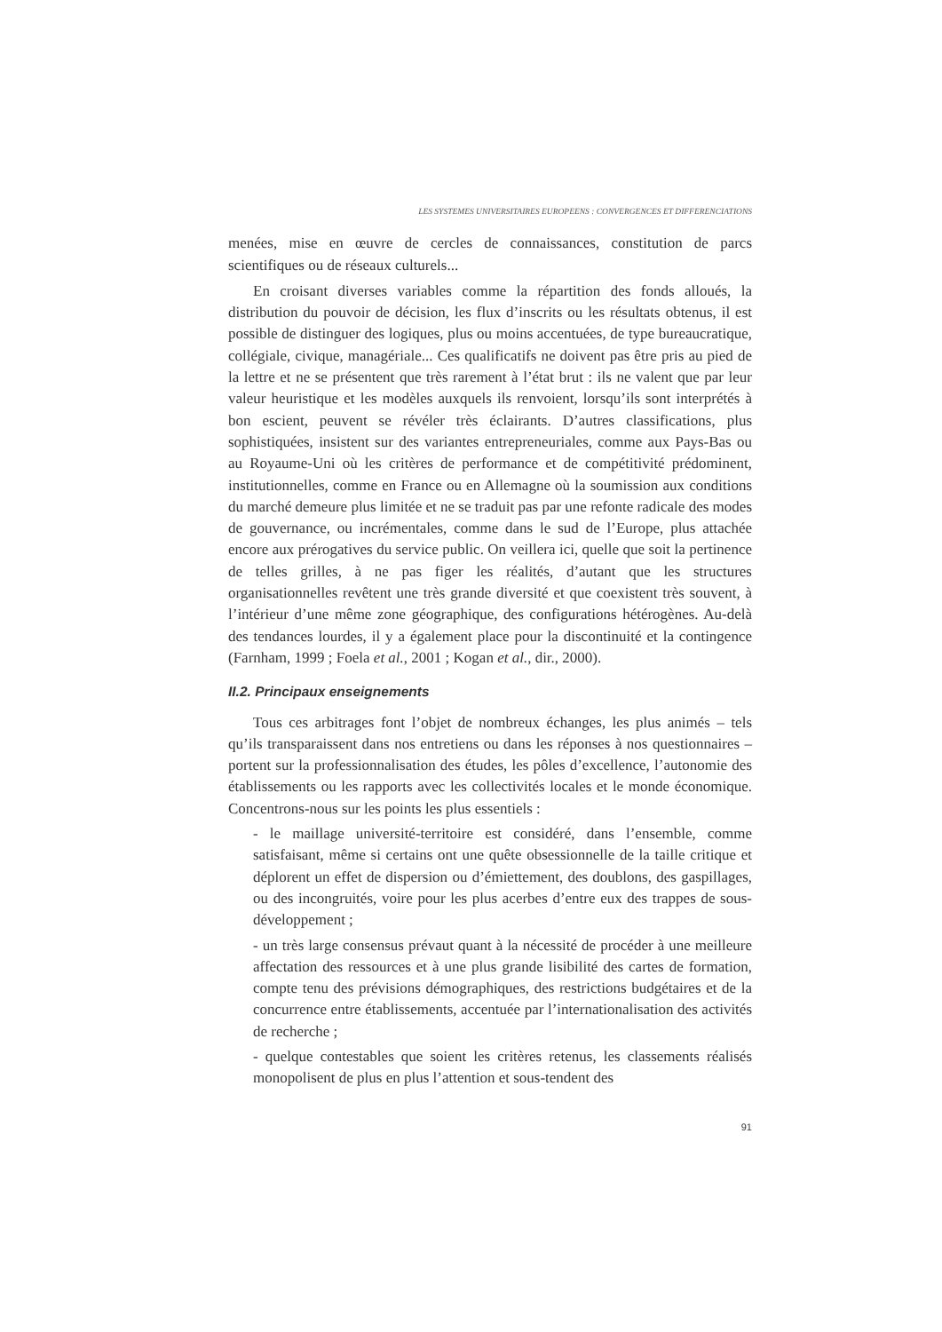LES SYSTEMES UNIVERSITAIRES EUROPEENS : CONVERGENCES ET DIFFERENCIATIONS
menées, mise en œuvre de cercles de connaissances, constitution de parcs scientifiques ou de réseaux culturels...
En croisant diverses variables comme la répartition des fonds alloués, la distribution du pouvoir de décision, les flux d’inscrits ou les résultats obtenus, il est possible de distinguer des logiques, plus ou moins accentuées, de type bureaucratique, collégiale, civique, managériale... Ces qualificatifs ne doivent pas être pris au pied de la lettre et ne se présentent que très rarement à l’état brut : ils ne valent que par leur valeur heuristique et les modèles auxquels ils renvoient, lorsqu’ils sont interprétés à bon escient, peuvent se révéler très éclairants. D’autres classifications, plus sophistiquées, insistent sur des variantes entrepreneuriales, comme aux Pays-Bas ou au Royaume-Uni où les critères de performance et de compétitivité prédominent, institutionnelles, comme en France ou en Allemagne où la soumission aux conditions du marché demeure plus limitée et ne se traduit pas par une refonte radicale des modes de gouvernance, ou incrémentales, comme dans le sud de l’Europe, plus attachée encore aux prérogatives du service public. On veillera ici, quelle que soit la pertinence de telles grilles, à ne pas figer les réalités, d’autant que les structures organisationnelles revêtent une très grande diversité et que coexistent très souvent, à l’intérieur d’une même zone géographique, des configurations hétérogènes. Au-delà des tendances lourdes, il y a également place pour la discontinuité et la contingence (Farnham, 1999 ; Foela et al., 2001 ; Kogan et al., dir., 2000).
II.2. Principaux enseignements
Tous ces arbitrages font l’objet de nombreux échanges, les plus animés – tels qu’ils transparaissent dans nos entretiens ou dans les réponses à nos questionnaires – portent sur la professionnalisation des études, les pôles d’excellence, l’autonomie des établissements ou les rapports avec les collectivités locales et le monde économique. Concentrons-nous sur les points les plus essentiels :
- le maillage université-territoire est considéré, dans l’ensemble, comme satisfaisant, même si certains ont une quête obsessionnelle de la taille critique et déplorent un effet de dispersion ou d’émiettement, des doublons, des gaspillages, ou des incongruités, voire pour les plus acerbes d’entre eux des trappes de sous-développement ;
- un très large consensus prévaut quant à la nécessité de procéder à une meilleure affectation des ressources et à une plus grande lisibilité des cartes de formation, compte tenu des prévisions démographiques, des restrictions budgétaires et de la concurrence entre établissements, accentuée par l’internationalisation des activités de recherche ;
- quelque contestables que soient les critères retenus, les classements réalisés monopolisent de plus en plus l’attention et sous-tendent des
91